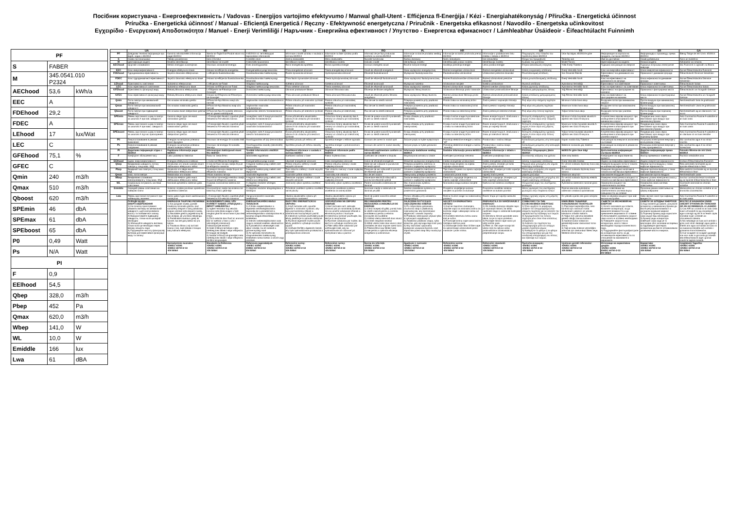Посібник користувача - Енергоефективність / Vadovas - Energijos vartojimo efektyvumo / Manwal għall-Utent - Effiċjenza fl-Enerġija / Kézi - Energiahatékonyság / Příručka - Energetická účinnost
Príručka - Energetická účinnosť / Manual - Eficiență Energetică / Ręczny - Efektywność energetyczna / Priručnik - Energetska efikasnost / Navodilo - Energetska učinkovitost
Εγχειρίδιο - Ενεργειακή Αποδοτικότητα / Manuel - Enerji Verimliliği / Наръчник - Енергийна ефективност / Упутство - Енергетска ефикасност / Lámhleabhar Úsáideoir - Éifeachtúlacht Fuinnimh
| PF | | |
| --- | --- | --- |
| S | FABER | |
| M | 345.0541.010 P2324 | |
| AEChood | 53,6 | kWh/a |
| EEC | A | |
| FDEhood | 29,2 | |
| FDEC | A | |
| LEhood | 17 | lux/Wat |
| LEC | C | |
| GFEhood | 75,1 | % |
| GFEC | C | |
| Qmin | 240 | m3/h |
| Qmax | 510 | m3/h |
| Qboost | 620 | m3/h |
| SPEmin | 46 | dbA |
| SPEmax | 61 | dbA |
| SPEboost | 65 | dbA |
| P0 | 0,49 | Watt |
| Ps | N/A | Watt |
| PI | | |
| F | 0,9 | |
| EElhood | 54,5 | |
| Qbep | 328,0 | m3/h |
| Pbep | 452 | Pa |
| Qmax | 620,0 | m3/h |
| Wbep | 141,0 | W |
| WL | 10,0 | W |
| Emiddle | 166 | lux |
| Lwa | 61 | dBA |
| | UA | LT | MT | HU | CZ | SK | RO | PL | HR | SL | GR | TR | BG | SR | GA |
| --- | --- | --- | --- | --- | --- | --- | --- | --- | --- | --- | --- | --- | --- | --- | --- |
| PF | Довідкова технічна інформація про виріб, згідно з 65/2014 | Gaminio mikrokortelės informacija pagal 65/2014 | Skeda tat-Tagħrif tal-Prodott skont nru 65/2014 | A 65/2014 sz. termékkappal kapcsolatos információk | Informace o kartě výrobku v souladu s normou 65/2014 | Informácie na liste výrobku podľa 65/2014 | Informații de pe fișa produsului conform cu norma 65/2014 | Informacje na karcie produktu według 65/2014 | Informacije na kartici proizvoda prema 65/2014 | Informacije o podatkovnem listu izdelka v skladu s 65/2014 | Πληροφορίες στην πλακέτα του προϊόντος βάσει 65/2014 | Ürün fişi bilgisi, 65/2014'e göre | Информация за картата на продукта, съгласно 65/2014 | Информација о производу, према 65/2014 | Bileog Táirge de réir Uimh. 65/2014 |
| S | Назва постачальника | Tiekėjo pavadinimas | Isem il-fornitur | A szállító neve | Jméno dodavatele | Meno dodávateľa | Numele furnizorului | Nazwa dostawcy | Naziv dobavljača | Ime dobavitelja | Όνομα του προμηθευτή | Tedarikçi adı | Име на доставчик | Назив добављача | Ainm an tsoláthraí |
| M | Ідентифікація моделі | Modelio identifikacija | Identifikatur tal-mudell | A készülék típusszáma | Identifikace modelu | Identifikácia modelu | Indicativ model | Identyfikacja modelu | Identifikacijski podaci modela | Identifikacija modela | Κωδικός του μοντέλου | Model Tanımı | Идентификация на модела | Ознака модела | Aitheantóir an mhúnla |
| AEChood | Щорічне споживання | Metinis energijos suvartojimas | Il-konsum annwali tal-enerġija | Éves áramfogyasztás | Roční energetická spotřeba | Ročná spotreba energie | Consum energetic anual | Roczne zużycie energii | Godišnja potrošnja energije | Letna poraba energije | Ετήσια κατανάλωση ενέργειας | Yıllık Enerji Tüketimi | Годишна консумация на енергия | Годишња потрошња електричне енергије | Ídiú Fuinnimh in aghaidh na Bliana |
| EEC | Клас енергоефективності | Energijos efektyvumo klasė | Il-klassi tal-effiċjenza enerġetika | Energiahatékonysági besorolás | Třída energetické účinnosti | Trieda energetickej účinnosti | Clasă de eficiență energetică | Klasa wydajności energetycznej | Razred energetske učinkovitosti | Razred energetske učinkovitosti | Κλάση ενεργειακής απόδοσης | Enerji Verimlilik Sınıfı | Клас на енергийна ефективност | Класа енергетске ефикасности | Aicme Éifeachtúlachta Fuinnimh |
| FDEhood | Гідродинамічна ефективність | Skysčio dinaminis efektyvumas | L-effiċjenza fluwidodinamika | Áramlásdinamikai hatékonyság | Fluidní dynamická účinnost | Hydrodynamická účinnosť | Eficiență fluidodinamică | Wydajność fluidodynamiczna | Fluidodinamička učinkovitost | Učinkovitost pretočne dinamike | Ρευστοδυναμική απόδοση | Sıvı Dinamik Etkinlik | Ефективност на динамиката на флуида | Ефикасност динамике флуида | Éifeachtúlacht Dinimice Sreabháin |
| FDEC | Клас гідродинамічної ефективності | Skysčio dinaminio efektyvumo klasė | Il-klassi tal-effiċjenza fluwidodinamika | Áramlásdinamikai hatékonysági besorolás | Třída fluidní dynamické účinnosti | Trieda hydrodynamickej účinnosti | Clasă de eficiență fluidodinamică | Klasa wydajności fluidodynamicznej | Razred fluidodinamičke učinkovitosti | Razred učinkovitosti pretočne dinamike | Κλάση ρευστοδυναμικής απόδοσης | Enerji Verimlilik Sınıfı | Клас на ефективност на динамиката на флуида | Класа ефикасности динамике флуида | Aicme Éifeachtúlachta Dinimice Sreabháin |
| LEhood | Ефективність освітлення | Apšvietimo efektyvumas | L-effiċjenza tat-Tidwil | Világítási hatékonyság | Světelná účinnost | Svetelná účinnosť | Eficiență luminoasă | Wydajność świetlna | Učinkovitost rasvjete | Svetilna učinkovitost | Φωτεινή απόδοση | Aydınlatma Verimliliği | Ефективност на осветяване | Ефикасност осветљења | Éifeachtúlacht Solais |
| LEC | Клас ефективності освітлення | Apšvietimo efektyvumo klasė | Il-Klassi tal-Effiċjenza tat-Tidwil | Világítási hatékonysági besorolás | Třída světelné účinnosti | Trieda svetelnej účinnosti | Clasă de eficiență luminoasă | Klasa wydajności świetlnej | Razred učinkovitosti rasvjete | Razred svetilne učinkovitosti | Κλάση φωτεινής απόδοσης | Aydınlatma Verimlilik Sınıfı | Клас на ефективност на осветяване | Класа ефикасности осветљења | Aicme Éifeachtúlachta Solais |
| GFEhood | Ефективність фільтрації жиру | Riebalų filtravimo efektyvumas | L-Effiċjenza tal-Filtrazzjoni tal-Grassijiet | Zsírszűrési hatékonyság | Účinnost protitukové filtrace | Účinnosť filtrovania tuku | Eficiența de filtrare antigrăsimi | Wydajność filtracji tłuszczu | Učinkovitost filtriranja protiv masnoće | Učinkovitost protimaščobne filtracije | Απόδοση φιλτραρίσματος λίπους | Yağ Filtresi Verimliliği | Ефективност на филтриране на мазнини | Ефикасност филтрирања масти | Éifeachtúlacht um Scagadh Gréisce |
| GFEC | Клас ефективності фільтрації жиру | Riebalų filtravimo efektyvumo klasė | Il-klassi tal-Effiċjenza tal-Filtrazzjoni tal-Grassijiet | Zsírszűrési hatékonysági besorolás | Třída účinnosti protitukové filtrace | Trieda účinnosti filtrovania tuku | Clasă de eficiență pentru filtrarea antigrăsimi | Klasa wydajności filtracji tłuszczu | Razred učinkovitosti filtriranja protiv masnoće | Razred učinkovitosti protimaščobne filtracije | Κλάση απόδοσης φιλτραρίσματος λίπους | Yağ Filtresi Verimlilik Sınıfı | Клас на ефективност на филтриране на мазнини | Класа ефикасности филтрирања масти | Aicme Éifeachtúlachta um Scagadh Gréisce |
| Qmin | Потік повітря при мінімальній швидкості | Oro srautas minimaliu greičiu | Il-Fluss tal-Arja Minimu waqt użu normali | Légáramlás minimális fordulatszámon | Průtok vzduchu při minimální rychlosti | Prietok vzduchu pri minimálnej rýchlosti | Flux de aer la viteză minimă | Przepływ powietrza przy prędkości minimalnej | Protok zraka na minimalnoj brzini | Zračni pretok z najmanjšo hitrostjo | Ροή αέρα στην ελάχιστη ταχύτητα | Minimum hızda hava akışı | Въздушен поток при минимална скорост | Проток ваздуха при минималној брзини рада | Aershreabhadh Íosta le gnáthúsáid |
| Qmax | Потік повітря при максимальній швидкості | Oro srautas maksimaliu greičiu | Il-Fluss tal-Arja Massimu waqt użu normali | Légáramlás maximális fordulatszámon | Průtok vzduchu při maximální rychlosti | Prietok vzduchu pri maximálnej rýchlosti | Flux de aer la viteză maximă | Przepływ powietrza przy prędkości maksymalnej | Protok zraka na maksimalnoj brzini | Zračni pretok z največjo hitrostjo | Ροή αέρα στη μέγιστη ταχύτητα | Maximum hızda hava akışı | Въздушен поток при максимална скорост | Проток ваздуха при максималној брзини рада | Aershreabhadh Uasta le gnáthúsáid |
| Qboost | Потік повітря при підвищеній швидкості | Oro srautas esant didėjančiam greičiui | Il-Fluss tal-Arja fil-modalità intensiva jew ta' qawwa addizzjonali | Légáramlás intenzív fordulatszámon | Průtok vzduchu při intenzivní rychlosti | Prietok vzduchu pri intenzívnej rýchlosti | Flux de aer la viteză intensivă | Przepływ powietrza przy prędkości intensywnej | Protok zraka na intenzivnoj brzini | Zračni pretok pri intenzivni hitrosti | Ροή αέρα στην έντονη ταχύτητα | Yoğun hızda hava akışı | Въздушен поток при усилена скорост | Проток ваздуха при појачаној брзини рада | Aershreabhadh ag an diansocrú / an socrú |
| SPEmin | Рівень акустичного шуму в повітрі за шкалою А при мін. швидкості. | Garsinio slėgio lygis ore esant minimaliam greičiui | L-Emissjonijiet Akustiċi, ippeżati għall-frekwenza A fil-veloċità minima | Levegőben mért A hangnyomásszint minimális fordulatszámon | Emise průměrného akustického výkonu A do vzduchu při minimální rychlosti | Vzduchom šírený akustický tlak A meraný vo vzduchu pri minimálnej rýchlosti | Emisii de putere sonoră A ponderată la aer cu viteză minimă | Emisja dźwięku przy prędkości minimalnej | Emisija zvučne snage A-ponderirane u zraku na minimalnoj brzini | Raven emisije hrupa A, izračunana v zraku pri najmanjši hitrosti | Εκπομπή σταθμισμένης ηχητικής ισχύος Α στον αέρα στην ελάχιστη ταχύτητα | Minimum hızda havadaki akustik A-ağırlıklı ses Gücü Emisyonu | А-претеглена звукова мощност при изхвърляне в атмосферата при минимална скорост | Пондерисана снага звука емитованог кроз ваздух при минималној брзини | Astú Cumhachta Fuaime A-ualaithe ar an luas íosta |
| SPEmax | Рівень акустичного шуму в повітрі за шкалою А при макс. швидкості. | Garsinio slėgio lygis ore esant maksimaliam greičiui | L-Emissjonijiet Akustiċi, ippeżati għall-frekwenza A fil-veloċità massima | Levegőben mért A hangnyomásszint maximális fordulatszámon | Emise průměrného akustického výkonu A do vzduchu při maximální rychlosti | Vzduchom šírený akustický tlak A meraný vo vzduchu pri maximálnej rýchlosti | Emisii de putere sonoră A ponderată la aer cu viteză maximă | Emisja dźwięku przy prędkości maksymalnej | Emisija zvučne snage A-ponderirane u zraku na maksimalnoj brzini | Raven emisije hrupa A, izračunana v zraku pri največji hitrosti | Εκπομπή σταθμισμένης ηχητικής ισχύος Α στον αέρα στη μέγιστη ταχύτητα | Maximum hızda havadaki akustik A-ağırlıklı ses Gücü Emisyonu | А-претеглена звукова мощност при изхвърляне в атмосферата при максимална скорост | Пондерисана снага звука емитованог кроз ваздух при максималној брзини | Astú Cumhachta Fuaime A-ualaithe ar an luas uasta |
| SPEboost | Рівень акустичного шуму в повітрі за шкалою А під час прискорення. | Garsinio slėgio lygis ore esant didėjančiam greičiui | L-Emissjonijiet Akustiċi, ippeżati għall-frekwenza A fil-veloċità intensiva | Levegőben mért A hangnyomásszint intenzív fordulatszámon | Emise průměrného akustického výkonu A do vzduchu při intenzivní rychlosti | Vzduchom šírený akustický tlak A meraný vo vzduchu pri intenzívnej rýchlosti | Emisii de putere sonoră A ponderată la aer cu viteză intensivă | Emisja dźwięku przy prędkości intensywnej | Emisija zvučne snage A-ponderirane u zraku na intenzivnoj brzini | Raven emisije hrupa A, izračunana v zraku pri intenzivni hitrosti | Εκπομπή σταθμισμένης ηχητικής ισχύος Α στον αέρα στην έντονη ταχύτητα | Yoğun hızda havadaki akustik A-ağırlıklı ses Gücü Emisyonu | А-претеглена звукова мощност при изхвърляне в атмосферата при усилена скорост | Пондерисана снага звука емитованог кроз ваздух при појачаној брзини | Astú Cumhachta Fuaime A-ualaithe ar an dianluas nó an luas treisithe |
| P0 | Енергоспоживання в режимі вимкнення | Energijos suvartojimas prietaisui esant išjungtam | Il-konsum tal-enerġija fil-modalità Mitfi | Áramfogyasztás off (ki) üzemmódban | Spotřeba proudu při režimu off | Spotreba energie v režime vypnutia | Consum de curent în modul oprit | Zużycie prądu w trybie wyłączonym | Potrošnja električne energije u načinu "off" | Poraba toka v načinu izklopa | Κατανάλωση ρεύματος στη λειτουργία off | Kapalı modda Güç Tüketimi | Консумация на енергия в изключено състояние | Потрошња електричне енергије у искљученом стању | Ídiú cumhachta agus é sa mhód múchta |
| Ps | Енергоспоживання в режимі очікування | Energijos suvartojimas prietaisui dirbant budėjimo režimu | Il-konsum tal-enerġija fil-modalità Stennija | Áramfogyasztás standby (készenléti) üzemmódban | Spotřeba proudu při režimu standby | Spotreba energie v pohotovostnom režime | Consum de curent în modul standby | Zużycie prądu w trybie gotowości | Potrošnja električne energije u načinu "standby" | Poraba toka v načinu stanja pripravljenosti | Κατανάλωση ρεύματος στη λειτουργία αναμονής | Bekleme modunda güç tüketimi | Консумация на енергия в режим на готовност | Потрошња електричне енергије у стању приправности | Ídiú cumhachta agus é sa mhód fuireachais |
| PI | Додаткова інформація згідно з 66/2014 | Papildoma informacija pagal 66/2014 | Informazzjoni Addizzjonali skont Nru 66/2014 | További információk a 66/2014 szerint | Doplňkové informace v souladu s normou 66/2014 | Doplnkové informácie podľa 66/2014 | Informații suplimentare conform cu norma 66/2014 | Informacje dodatkowe według 66/2014 | Dodatne informacije prema 66/2014 | Dodatne informacije v skladu s 66/2014 | Επιπλέον πληροφορίες βάσει 66/2014 | 66/2014'e göre ilave bilgi | Допълнителна информация съгласно 66/2014 | Додатне информације према 66/2014 | Faisnéis Bhreise de réir Uimh. 66/2014 |
| F | Коефіцієнт збільшення часу | Laiko padidėjimo faktorius | Fattur ta' żieda fil-ħin | Időnövelési együttható | Koeficient nárůstu v čase | Faktor zvýšenia času | Coeficient de creștere a timpului | Współczynnik wzrostu w czasie | Koeficijent povećanja vremena | Koeficient podaljšanja časa | Συντελεστής αύξησης του χρόνου | Süre artış faktörü | Коефициент на нарастване на времето | Фактор временског повећања | Fachtóir méadaithe ama |
| EElhood | Індекс енергоефективності | Energijos efektyvumo indeksas | L-Indiċi tal-Effiċjenza Enerġetika | Energiahatékonysági mutató | Ukazatel energetické účinnosti | Index energetickej účinnosti | Indice de eficiență energetică | Wskaźnik wydajności energetycznej | Indeks energetske učinkovitosti | Indeks energetske učinkovitosti | Δείκτης ενεργειακής απόδοσης | Enerji Verimlilik İndeksi | Индекс на енергийна ефективност | Индекс енергетске ефикасности | Innéacs Éifeachtúlachta Fuinnimh |
| Qbep | Вимірювана швидкість потоку повітря у точці макс. ККД | Išmatuotas oro srauto santykis esant didžiausiam efektyvumo taškui | Ir-rata tal-fluss tal-arja mkejla fil-punt tal-effiċjenza massima | A legjobb hatékonyság mellett mért légáramlás | Průtok vzduchu měřený v bodě nejvyšší účinnosti | Prietok vzduchu meraný v bode najlepšej účinnosti | Debit de aer măsurat în punctul de eficiență optimă | Przepływ powietrza mierzony w punkcie o najlepszej wydajności | Dotok zraka izmjeren na mjestu najbolje učinkovitosti | Zračni pretok, izmerjen pri točki največje učinkovitosti | Παροχή αέρα μετρημένη στο σημείο καλύτερης απόδοσης | En verimli noktada ölçülmüş hava akış oranı | Измерен въздушен поток в точката на най-висока ефективност | Мерени проток ваздуха у тачки најбоље ефикасности | Ráta aersreafa tomhaiste ag an bpointe éifeachtúla is fearr |
| Pbep | Вимірний тиск повітря у точці макс. ККД | Išmatuoto oro slėgis esant didžiausiam efektyvumo taškui | Il-pressjoni tal-arja mkejla fil-punt tal-effiċjenza massima | A legjobb hatékonyság mellett mért légnyomás | Tlak vzduchu měřený v bodě nejvyšší účinnosti | Tlak vzduchu meraný v bode najlepšej účinnosti | Presiune de aer măsurată în punctul de eficiență optimă | Ciśnienie powietrza mierzone w punkcie o najlepszej wydajności | Tlak zraka izmjeren na mjestu najbolje učinkovitosti | Zračni tlak, izmerjen pri točki največje učinkovitosti | Πίεση αέρα μετρημένη στο σημείο καλύτερης απόδοσης | En verimli noktada ölçülmüş hava basıncı | Измерено въздушно налягане в точката на най-висока ефективност | Мерени притисак ваздуха у тачки најбоље ефикасности | Ráta aerbhrú tomhaiste ag an bpointe éifeachtúla is fearr |
| Qmax | макс. потік повітря | Maksimalus oro srautas | Il-fluss massimu tal-arja | maximális légáramlás | maximální průtok vzduchu | maximálny tok vzduchu | flux de aer maxim | Maksymalny przepływ powietrza | maksimalni protok zraka | največji zračni pretok | μέγιστη ροή αέρα | Maximum akış hızı | максимален въздушен поток | максималан проток ваздуха | Aershreabhadh uasta |
| Wbep | Вимірювана споживана електроенергія у точці макс. ККД | Išmatuota elektros galia esant didžiausiam efektyvumo taškui | Il-kontribut tal-enerġija elettrika mkejla fil-punt tal-effiċjenza massima | A legjobb hatékonyság mellett mért elektromos betáplálás | Elektrické napájení měřené v bodě nejvyšší účinnosti | Elektrický príkon meraný v bode najlepšej účinnosti | Alimentare electrică măsurată în punctul de eficiență optimă | Zasilanie elektryczne mierzone w punkcie o najlepszej wydajności | Električno napajanje izmjereno na mjestu najbolje učinkovitosti | Električno napajanje, izmerjeno pri točki največje učinkovitosti | Ηλεκτρική τροφοδοσία μετρημένη στο σημείο καλύτερης απόδοσης | En verimli noktada ölçülmüş elektrik güç girişi | Измерена електрическа мощност в точката на най-висока ефективност | Мерена улазна електрична снага у тачки најбоље ефикасности | Ionchur cumhachta leictrí tomhaiste ag an bpointe éifeachtúlachta is fearr |
| WL | Номінальна потужність системи освітлення | Nominali apšvietimo sistemos galia | Il-qawwa nominali tas-sistema tat-tidwil | A világítási rendszer névleges teljesítménye | Jmenovitý výkon systému osvětlení | Nominálny výkon systému osvetlenia | Putere nominală a sistemului de iluminat | Moc znamionowa systemu oświetleniowego | Nominalna snaga sustava rasvjete | Nazivna moč sistema osvetljave | Ονομαστική ισχύς του συστήματος φωτισμού | Aydınlatma sisteminin nominal gücü | Номинална мощност на осветителната система | Номинална снага система осветљења | Cumhacht ainmniúil an chórais soilsithe |
| Emiddle | Середній рівень освітлення на поверхні плити | Vidutinis virykles paviriaus apvietimas i apvietimo sistemos | Il-luminazzjoni medja tas-sistema tat-tidwil fuq il-wiċċ għat-tisjir | A világítási rendszer átlagvilágítása a főzőlapon | Průměrné osvětlení systému osvětlení varné plochy | Priemerné osvetlenie systému osvetlenia na varnej doske | Iluminare medie a sistemului de iluminat pe plită | Średnie oświetlenie systemu na powierzchni gotowania | Prosječno osvjetljenje sustava rasvjete na površini za kuhanje | Povprečna osvetlitev sistema osvetlitve na kuhalni površini | Μέσος φωτισμός του συστήματος φωτισμού στην επιφάνεια εστιών | Pişirme alanında aydınlatma sisteminin ortalama aydınlatması | Средно осветяване на осветителната система върху повърхността за готвене | Просечна јачина осветљења на грејној површини | Meánsoilsiú an chórais soilsithe ar an dromchla cócaireachta |
| Lwa | Рівень акустичної потужності при найвищому значенні | Garso galios lygis esant aukščiausiam nustatymui | L-Emissjonijiet Akustiċi, ippeżati għall-frekwenza A fil-veloċità massima | Hangnyomásszint maximális beállításnál | Hladina akustického výkonu při maximálním nastavení | Hladina akustického výkonu pri maximálnom nastavení | Nivel de putere sonoră la setare maximă | Poziom dźwięku przy ustawieniu maksymalnym | Razina zvučne snage na maksimalnoj postavci | Raven hrupa pri najvišji nastavitvi | Στάθμη ηχητικής ισχύος στη μέγιστη ρύθμιση | En yüksek ayarda ses gücü seviyesi | Ниво на звукова мощност при най-висока настройка | Ниво звучне снаге при највишој вредности | Astú Cumhachta Fuaime A-ualaithe ar an luas uasta |
| | ПОРАДИ ЩОДО ЕНЕРГОЗБЕРЕЖЕННЯ 1) На початку приготування увімкніть витяжку на мінімальній швидкості, щоб контролювати вологу та позбавитися запаху. 2) Використовуйте підвищену швидкість, тільки коли це вкрай необхідно 3) Збільшуйте швидкість витяжки, тільки коли це необхідно через велику кількість пари 4) Підтримуйте чистоту фільтра(-ів) витяжки для ефективної фільтрації жиру та запаху. | ENERGIJOS TAUPYMO PATARIMAI 1) Kai įjungiate viryklę, įjunkite trauktuvą minimaliu greičiu, kad sumažėtų drėgmė ir būtų pašalintas kvapas verdant arba kepant maistą. 2) Naudokite greičio pagreitinimą tik tais atvejais, jei yra tikrai reikalinga. 3) Padidinkite trauktuvo greitį tik tuomet, kai dėl garų kiekio tai yra būtina. 4) Trauktuvo filtras (-ai) turi būti švarus (-ūs), kad riebalai ir kvapai būtų šalinami efektyviai. | SUĠĠERIMENTI GĦAL UŻU KORRETT SABIEX JITNAQQAS L-IMPATT AMBJENTALI: 1) Ixgħel l-estrattur fuq veloċità minima meta tibda ssajjar u ħalli mixgħul għal ftit minuti wara li jkun lest il-tisjir. 2) Żid il-veloċità biss f'każ ta' ammont kbir ta' duħħan u fwar u uża l-veloċità(jiet) intensiva(i) f'sitwazzjonijiet estremi. 3) Ibdel il-filtru(i) tal-faħam meta meħtieġ biex tikseb l-aħjar effiċjenza fit-tnaqqis tal-irwejjaħ. 4) Naddaf il-filtru(i) tal-grassijiet meta meħtieġ biex tikseb l-aħjar effiċjenza tal-filtru tal-grassijiet. | ENERGIATAKARÉKOSSÁGI TANÁCSOK 1) A főzés megkezdésekor a legkisebb sebességfokozaton kapcsolja be a páraelszívót a nedvességtartalom szabályozása és a konyhai szagok eltávolítása érdekében. 2) Intenzív sebességfokozatot csak nagyon indokolt esetben alkalmazzon 3) A páraelszívó sebességét csak akkor növelje, ha ez indokolt a gőzmennyiség miatt 4) Az optimális zsírszűrési és szagmentesítési hatékonyság érdekében tartsa tisztán a szűrőt vagy szűrőket. | RADY PRO ENERGETICKOU ÚSPORU: 1) Když začínáte vařit, spusťte digestoř s minimální rychlostí, aby byla pod kontrolou vlhkost a odstraňování kuchyňských pachů. 2) Intenzivní rychlost používejte pouze tehdy, jestliže je to opravdu nezbytné 3) Rychlost digestoře zvyšte pouze tehdy, jestliže to vyžaduje množství výparů 4) Udržujte filtr/filtry digestoře čistý/é, aby byla optimalizována protituková a protizápachová účinnost. | ODPORÚČANIA NA ÚSPORU ENERGIE 1) Keď začínate variť, aktivujte odsávač pár pri minimálnej rýchlosti, čím sa umožní odsávanie vlhkosti a eliminácia pachov z kuchyne 2) Intenzívnu rýchlosť používajte, iba keď je to nevyhnutné 3) Rýchlosť odsávača pár zvýšte, iba keď si to vyžaduje množstvo pár 4) Filter alebo filtre odsávača pár udržiavajte čisté, aby sa optimalizovala ich účinnosť pri zachytávaní tuku a pachov | RECOMANDĂRI PENTRU REDUCEREA CONSUMULUI DE ENERGIE 1) Când începeți să gătiți, porniți hota la viteză minimă pentru a controla umiditatea și pentru a elimina mirosurile din bucătărie 2) Utilizați viteza intensivă doar atunci când este neapărat necesar 3) Măriți viteza hotei doar atunci când cantitatea de abur impune acest lucru 4) Păstrați filtrul sau filtrele hotei curate pentru a optimiza eficiența antigrăsimi și antimirosuri. | ZALECENIA DOTYCZĄCE OSZCZĘDNOŚCI ENERGII 1) Po rozpoczęciu gotowania, uruchomić okap z prędkością minimalną tak, aby kontrolować wilgotność i usuwać zapachy 2) Prędkości intensywne używać tylko w sytuacjach wyjątkowych 3) Zwiększać prędkość okapu, tylko wówczas, gdy wymaga tego ilość pary 4) Aby zachować optymalną wydajność usuwania tłuszczu oraz zapachów przez okap filtry muszą być czyste. | SAVJETI ZA ENERGETSKU UŠTEDU 1) Kad se započne s kuhanjem, uključite napu na minimalnu brzinu za kontrolu vlage i uklanjanje mirisa od kuhanja 2) Koristite intenzivnu brzinu samo kad je nužno 3) Povećajte brzinu nape samo kad to zahtijeva količina pare 4) Održavajte čistim filtar ili filtre nape za optimiziranje učinkovitosti protiv masnoće i protiv mirisa. | PRIPOROČILA ZA VARČEVANJE Z ENERGIJO 1) Ob začetku kuhanja vklopite napo pri najmanjši hitrosti, da lahko nadzirate vlago in odstranite kuhinjske vonjave. 2) Intenzivno hitrost uporabite samo takrat, ko je to nujno potrebno. 3) Povišajte hitrost nape samo pri večji količini pare. 4) Filter oz. filtri nape morajo biti vedno čisti za njihovo večjo protimaščobno učinkovitost in preprečevanje vonjav. | ΣΥΜΒΟΥΛΕΣ ΓΙΑ ΤΗΝ ΕΞΟΙΚΟΝΟΜΗΣΗ ΕΝΕΡΓΕΙΑΣ 1) Όταν αρχίζετε το μαγείρεμα, ανάβετε τον απορροφητήρα στην ελάχιστη ταχύτητα για να ελέγξετε την υγρασία και την εξάλειψη των οσμών. 2) Χρησιμοποιείτε την έντονη ταχύτητα μόνο όταν είναι απολύτως απαραίτητο 3) Αυξάνετε την ταχύτητα του απορροφητήρα μόνο αν υπάρχει μεγάλη ποσότητα ατμών 4) Καθαρίζετε το φίλτρο ή τα φίλτρα του απορροφητήρα για μια πιο αποδοτική απορρόφηση του λίπους και εξάλειψη των οσμών. | ENERJİDEN TASARRUF KONUSUNDAKİ TAVSİYELER 1) Pişirmeye başladığınızda, nem kontrolü için minimum hızda davlumbazı çalıştırın ve yemek kokularını ortadan kaldırın. 2) Yoğun hızı yalnızca kesinlikle gerekli olduğu zaman kullanın. 3) Sadece buhar miktarının gerektirdiği kadar davlumbaz hızını artırın. 4) Yağ ve koku önleme verimliliğini arttırmak için davlumbaz filtresi veya filtrelerini temiz tutun. | СЪВЕТИ ЗА ИКОНОМИЯ НА ЕНЕРГИЯ 1) Когато започвате да готвите, включете аспиратора, за да намалите влажността и да премахнете миризмата от готвене. 2) Използвайте усилената скорост само когато е особено необходимо. 3) Повишете скоростта на аспиратора, когато това е необходимо поради количеството пара. 4) Поддържайте филтъра/филтрите на аспиратора чисти, за да оптимизирате ефективността по отношение на мазнините и миризмите. | САВЕТИ ЗА ШТЕДЊУ ЕНЕРГИЈЕ 1) Кад почнете да кувате, укључите аспиратор у минималној брзини да бисте регулисали влажност и уклонили кухињске мирисе 2) Појачану брзину рада користите само кад је баш неопходно. 3) Брзину рада аспиратора повећајте само када је то неопходно због количине испарења. 4) Одржавајте филтер(е) аспиратора да бисте оптимизовали уклањање масти и мириса. | MOLTAÍ LE HAGHAIDH ÚSÁID CHEART D'FHONN AN TIONCHAR AR AN GCOMHSHAOL A LAGHDÚ: 1) Cas AIR an cochall ar an luas íosta nuair a thosóidh tú ag cócaireacht agus coinnigh ag rith é ar feadh cúpla nóiméad nuair a bheidh an chócaireacht déanta. 2) Ná méadaigh an luas ach amháin i gcás cuid mhór deataigh agus gaile a bheith ann agus ná húsáid an luas nó na luasanna treisithe ach amháin i gcásanna tromchúiseacha. 3) Cuir scagaire nó scagairí gualaigh nua ann nuair is gá ionas go mbeidh dea-éifeachtúlacht aige i gcónaí maidir le laghdú bolaidh. |
| | | Normatyvinės nuorodos -EN/IEC 61591 -EN/IEC 60704-2-13 -EN 50564 | Standards ta Referenza -EN/IEC 61591 -EN/IEC 60704-2-13 -EN 50564 | Referencia jogszabályok: -EN/IEC 61591 EN/IEC 60704-2-13 EN 50564 | Referenční normy: -EN/IEC 61591 -EN/IEC 60704-2-13 -EN 50564 | Referenčné normy: -EN/IEC 61591 -EN/IEC 60704-2-13 -EN 50564 | Norme de referință: -EN/IEC 61591 -EN/IEC 60704-2-13 EN 50564 | Zgodność z normami: -EN/IEC 61591 -EN/IEC 60704-2-13 -EN 50564 | Referentne norme: -EN/IEC 61591 -EN/IEC 60704-2-13 -EN 50564 | Referenčni standardi: -EN/IEC 61591 -EN/IEC 60704-2-13 -EN 50564 | Πρότυπα αναφοράς: -EN/IEC 61591 -EN/IEC 60704-2-13 -EN 50564 | Uyulması gerekli referanslar: -EN/IEC 61591 -EN/IEC 60704-2-13 -EN 50564 | Източници на нормативна уредба: -EN/IEC 61591 EN/IEC 60704-2-13 EN 50564 | Нормативи: -EN/IEC 61591 -EN/IEC 60704-2-13 -EN 50564 | Caighdeáin Tagartha: -EN/IEC 61591 -EN/IEC 60704-2-13 EN 50564 |